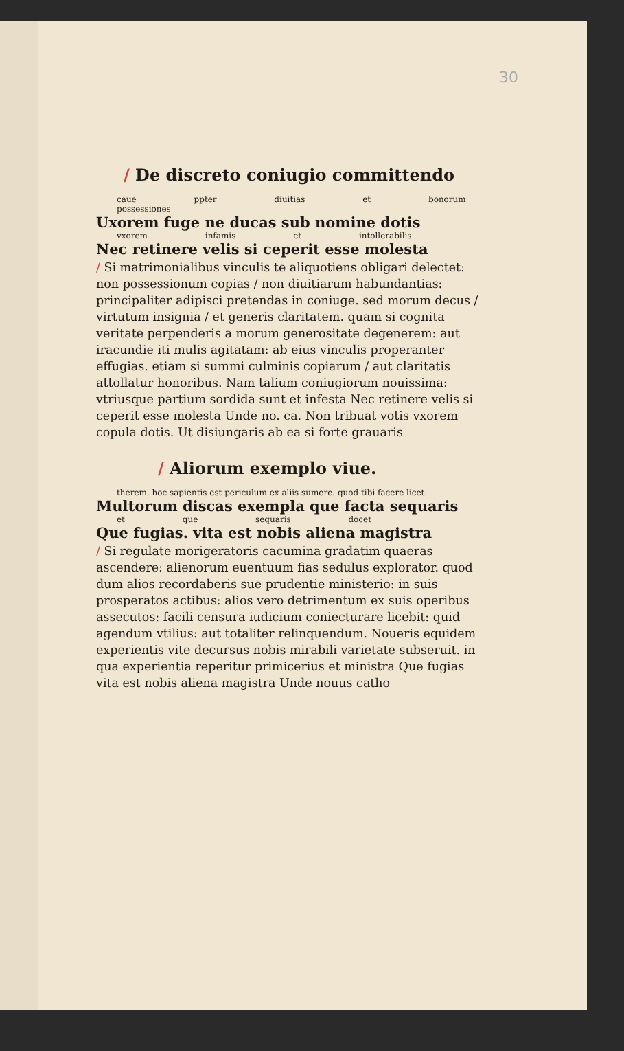30
/ De discreto coniugio committendo
caue ppter diuitias et bonorum possessiones
Uxorem fuge ne ducas sub nomine dotis
vxorem infamis et intollerabilis
Nec retinere velis si ceperit esse molesta
/ Si matrimonialibus vinculis te aliquotiens obligari delectet: non possessionum copias / non diuitiarum habundantias: principaliter adipisci pretendas in coniuge. sed morum decus / virtutum insignia / et generis claritatem. quam si cognita veritate perpenderis a morum generositate degenerem: aut iracundie iti mulis agitatam: ab eius vinculis properanter effugias. etiam si summi culminis copiarum / aut claritatis attollatur honoribus. Nam talium coniugiorum nouissima: vtriusque partium sordida sunt et infesta Nec retinere velis si ceperit esse molesta Unde no. ca. Non tribuat votis vxorem copula dotis. Ut disiungaris ab ea si forte grauaris
/ Aliorum exemplo viue.
therem. hoc sapientis est periculum ex aliis sumere. quod tibi facere licet
Multorum discas exempla que facta sequaris
et que sequaris docet
Que fugias. vita est nobis aliena magistra
/ Si regulate morigeratoris cacumina gradatim quaeras ascendere: alienorum euentuum fias sedulus explorator. quod dum alios recordaberis sue prudentie ministerio: in suis prosperatos actibus: alios vero detrimentum ex suis operibus assecutos: facili censura iudicium coniecturare licebit: quid agendum vtilius: aut totaliter relinquendum. Noueris equidem experientis vite decursus nobis mirabili varietate subseruit. in qua experientia reperitur primicerius et ministra Que fugias vita est nobis aliena magistra Unde nouus catho